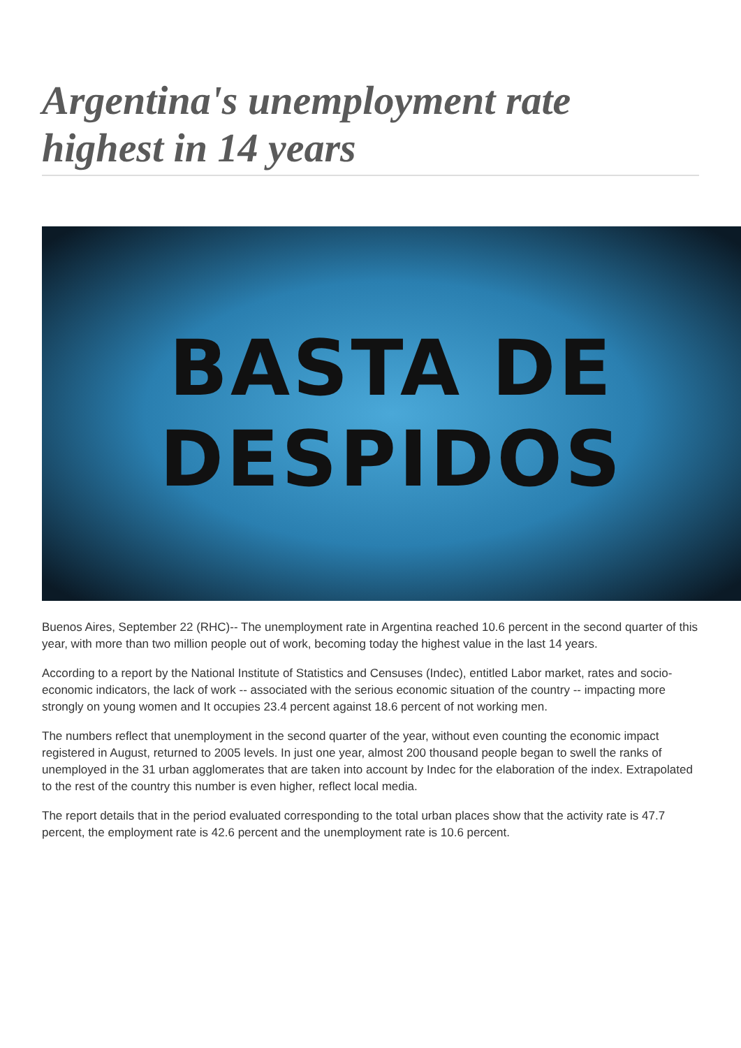Argentina's unemployment rate highest in 14 years
BASTA DE
DESPIDOS
Buenos Aires, September 22 (RHC)-- The unemployment rate in Argentina reached 10.6 percent in the second quarter of this year, with more than two million people out of work, becoming today the highest value in the last 14 years.
According to a report by the National Institute of Statistics and Censuses (Indec), entitled Labor market, rates and socio-economic indicators, the lack of work -- associated with the serious economic situation of the country -- impacting more strongly on young women and It occupies 23.4 percent against 18.6 percent of not working men.
The numbers reflect that unemployment in the second quarter of the year, without even counting the economic impact registered in August, returned to 2005 levels. In just one year, almost 200 thousand people began to swell the ranks of unemployed in the 31 urban agglomerates that are taken into account by Indec for the elaboration of the index. Extrapolated to the rest of the country this number is even higher, reflect local media.
The report details that in the period evaluated corresponding to the total urban places show that the activity rate is 47.7 percent, the employment rate is 42.6 percent and the unemployment rate is 10.6 percent.